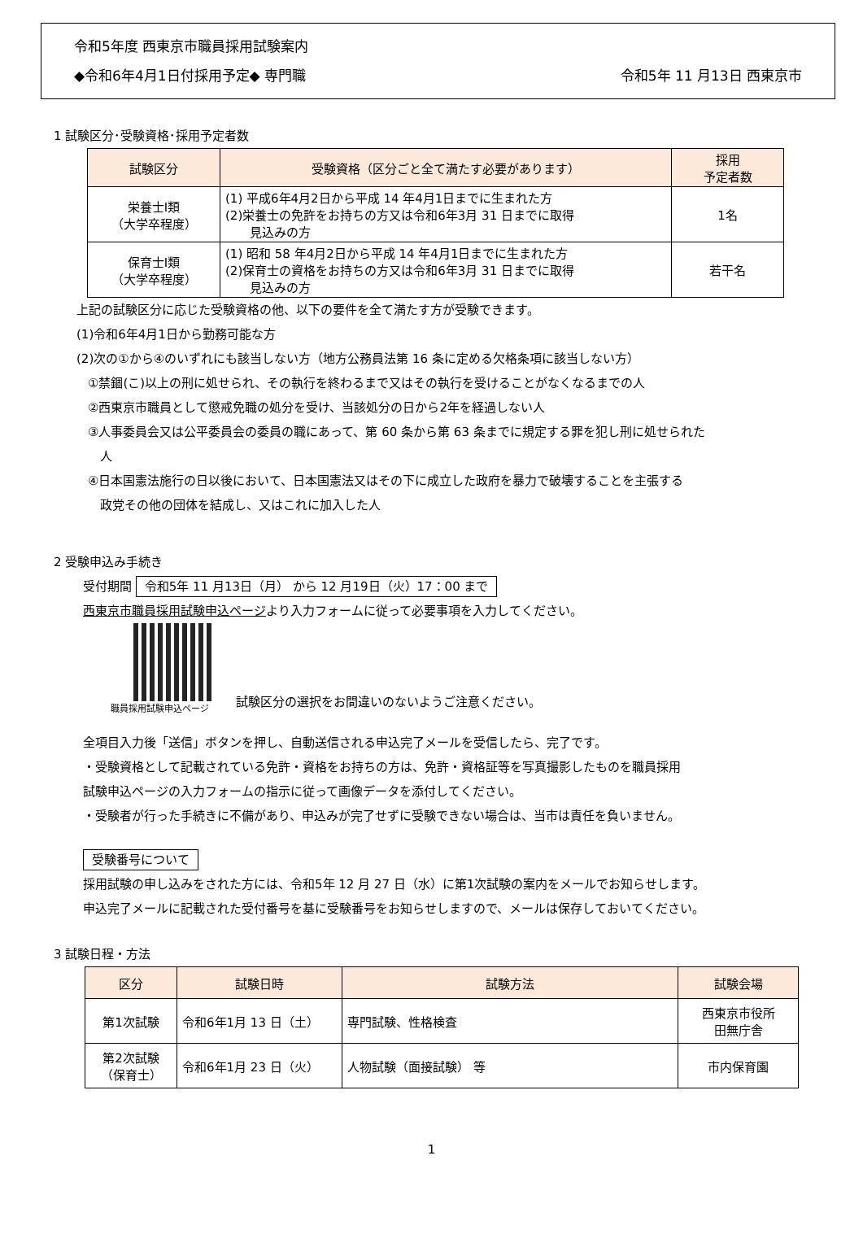令和5年度 西東京市職員採用試験案内
◆令和6年4月1日付採用予定◆ 専門職 令和5年 11 月13日 西東京市
1 試験区分･受験資格･採用予定者数
| 試験区分 | 受験資格（区分ごと全て満たす必要があります） | 採用 予定者数 |
| --- | --- | --- |
| 栄養士Ⅰ類 （大学卒程度） | (1) 平成6年4月2日から平成 14 年4月1日までに生まれた方 (2)栄養士の免許をお持ちの方又は令和6年3月 31 日までに取得 見込みの方 | 1名 |
| 保育士Ⅰ類 （大学卒程度） | (1) 昭和 58 年4月2日から平成 14 年4月1日までに生まれた方 (2)保育士の資格をお持ちの方又は令和6年3月 31 日までに取得 見込みの方 | 若干名 |
上記の試験区分に応じた受験資格の他、以下の要件を全て満たす方が受験できます。
(1)令和6年4月1日から勤務可能な方
(2)次の①から④のいずれにも該当しない方（地方公務員法第 16 条に定める欠格条項に該当しない方）
①禁錮(こ)以上の刑に処せられ、その執行を終わるまで又はその執行を受けることがなくなるまでの人
②西東京市職員として懲戒免職の処分を受け、当該処分の日から2年を経過しない人
③人事委員会又は公平委員会の委員の職にあって、第 60 条から第 63 条までに規定する罪を犯し刑に処せられた
　人
④日本国憲法施行の日以後において、日本国憲法又はその下に成立した政府を暴力で破壊することを主張する
　政党その他の団体を結成し、又はこれに加入した人
2 受験申込み手続き
受付期間 令和5年 11 月13日（月） から 12 月19日（火）17：00 まで
西東京市職員採用試験申込ページより入力フォームに従って必要事項を入力してください。
職員採用試験申込ページ
試験区分の選択をお間違いのないようご注意ください。
全項目入力後「送信」ボタンを押し、自動送信される申込完了メールを受信したら、完了です。
・受験資格として記載されている免許・資格をお持ちの方は、免許・資格証等を写真撮影したものを職員採用
試験申込ページの入力フォームの指示に従って画像データを添付してください。
・受験者が行った手続きに不備があり、申込みが完了せずに受験できない場合は、当市は責任を負いません。
受験番号について
採用試験の申し込みをされた方には、令和5年 12 月 27 日（水）に第1次試験の案内をメールでお知らせします。
申込完了メールに記載された受付番号を基に受験番号をお知らせしますので、メールは保存しておいてください。
3 試験日程・方法
| 区分 | 試験日時 | 試験方法 | 試験会場 |
| --- | --- | --- | --- |
| 第1次試験 | 令和6年1月 13 日（土） | 専門試験、性格検査 | 西東京市役所 田無庁舎 |
| 第2次試験 （保育士） | 令和6年1月 23 日（火） | 人物試験（面接試験） 等 | 市内保育園 |
1